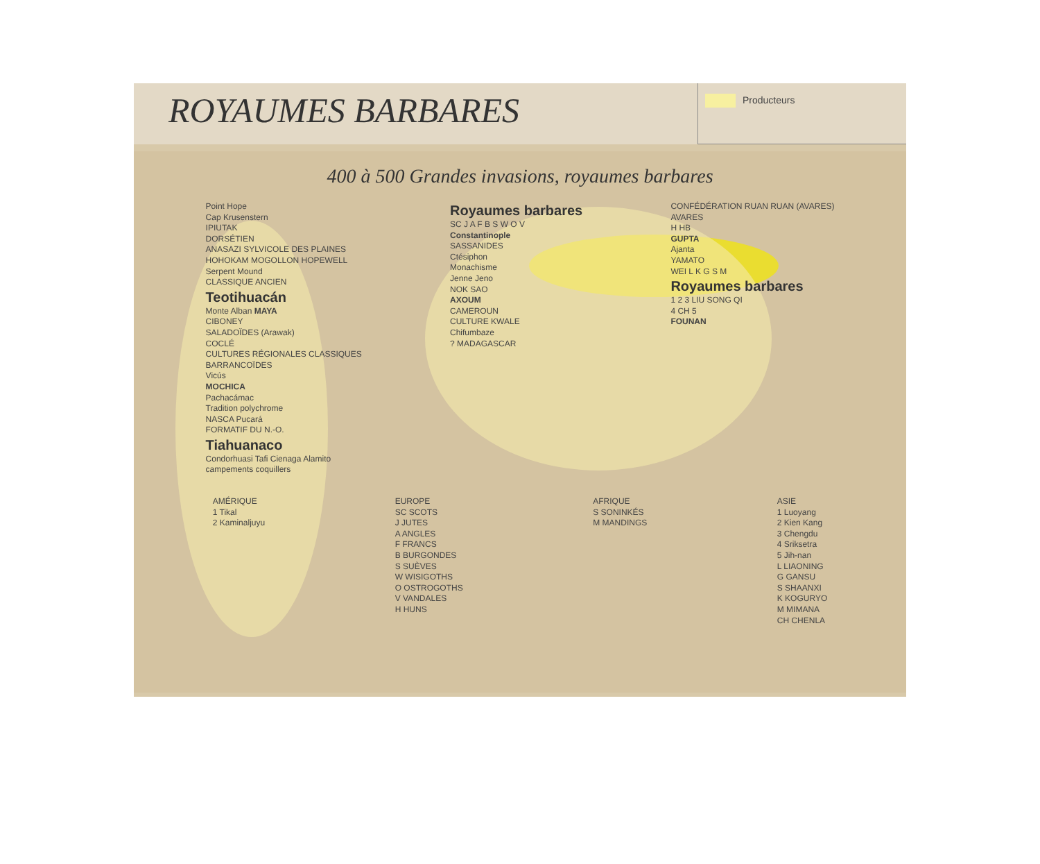ROYAUMES BARBARES
Producteurs
400 à 500 Grandes invasions, royaumes barbares
Point Hope
Cap Krusenstern
IPIUTAK
DORSÉTIEN
ANASAZI SYLVICOLE DES PLAINES
HOHOKAM MOGOLLON HOPEWELL
Serpent Mound
CLASSIQUE ANCIEN
Teotihuacán
Monte Alban MAYA
CIBONEY
SALADOÏDES (Arawak)
COCLÉ
CULTURES RÉGIONALES CLASSIQUES
BARRANCOÏDES
Vicús
MOCHICA
Pachacámac
Tradition polychrome
NASCA Pucará
FORMATIF DU N.-O.
Tiahuanaco
Condorhuasi Tafi Cienaga Alamito
campements coquillers
Royaumes barbares
SC J A F B S W O V
Constantinople
SASSANIDES
Ctésiphon
Monachisme
Jenne Jeno
NOK SAO
AXOUM
CAMEROUN
CULTURE KWALE
Chifumbaze
? MADAGASCAR
CONFÉDÉRATION RUAN RUAN (AVARES)
AVARES
H HB
GUPTA
Ajanta
YAMATO
WEI L K G S M
Royaumes barbares
1 2 3 LIU SONG QI
4 CH 5
FOUNAN
AMÉRIQUE
1 Tikal
2 Kaminaljuyu
EUROPE
SC SCOTS
J JUTES
A ANGLES
F FRANCS
B BURGONDES
S SUÈVES
W WISIGOTHS
O OSTROGOTHS
V VANDALES
H HUNS
AFRIQUE
S SONINKÉS
M MANDINGS
ASIE
1 Luoyang
2 Kien Kang
3 Chengdu
4 Sriksetra
5 Jih-nan
L LIAONING
G GANSU
S SHAANXI
K KOGURYO
M MIMANA
CH CHENLA